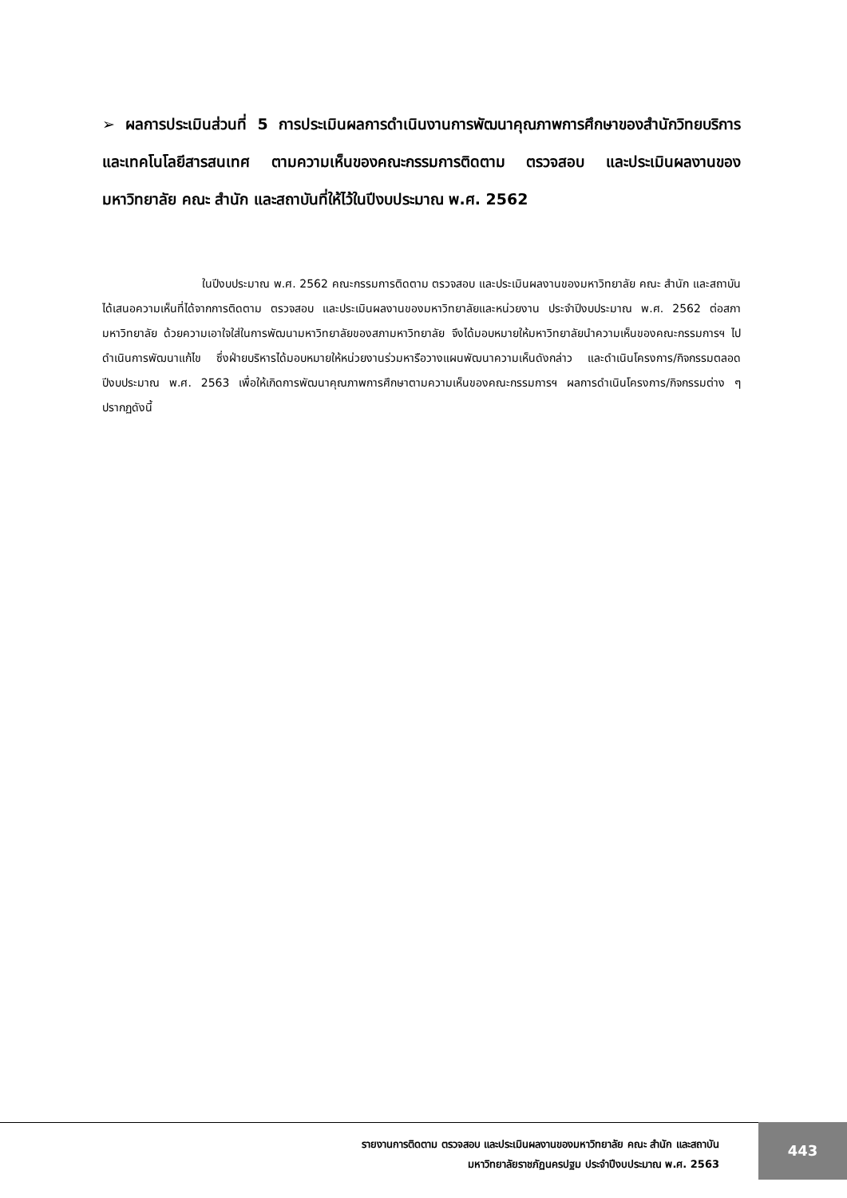➢ ผลการประเมินส่วนที่ 5 การประเมินผลการดำเนินงานการพัฒนาคุณภาพการศึกษาของสำนักวิทยบริการและเทคโนโลยีสารสนเทศ ตามความเห็นของคณะกรรมการติดตาม ตรวจสอบ และประเมินผลงานของมหาวิทยาลัย คณะ สำนัก และสถาบันที่ให้ไว้ในปีงบประมาณ พ.ศ. 2562
ในปีงบประมาณ พ.ศ. 2562 คณะกรรมการติดตาม ตรวจสอบ และประเมินผลงานของมหาวิทยาลัย คณะ สำนัก และสถาบัน ได้เสนอความเห็นที่ได้จากการติดตาม ตรวจสอบ และประเมินผลงานของมหาวิทยาลัยและหน่วยงาน ประจำปีงบประมาณ พ.ศ. 2562 ต่อสภามหาวิทยาลัย ด้วยความเอาใจใส่ในการพัฒนามหาวิทยาลัยของสภามหาวิทยาลัย จึงได้มอบหมายให้มหาวิทยาลัยนำความเห็นของคณะกรรมการฯ ไปดำเนินการพัฒนาแก้ไข ซึ่งฝ่ายบริหารได้มอบหมายให้หน่วยงานร่วมหารือวางแผนพัฒนาความเห็นดังกล่าว และดำเนินโครงการ/กิจกรรมตลอดปีงบประมาณ พ.ศ. 2563 เพื่อให้เกิดการพัฒนาคุณภาพการศึกษาตามความเห็นของคณะกรรมการฯ ผลการดำเนินโครงการ/กิจกรรมต่าง ๆ ปรากฏดังนี้
รายงานการติดตาม ตรวจสอบ และประเมินผลงานของมหาวิทยาลัย คณะ สำนัก และสถาบัน
มหาวิทยาลัยราชภัฏนครปฐม ประจำปีงบประมาณ พ.ศ. 2563
443